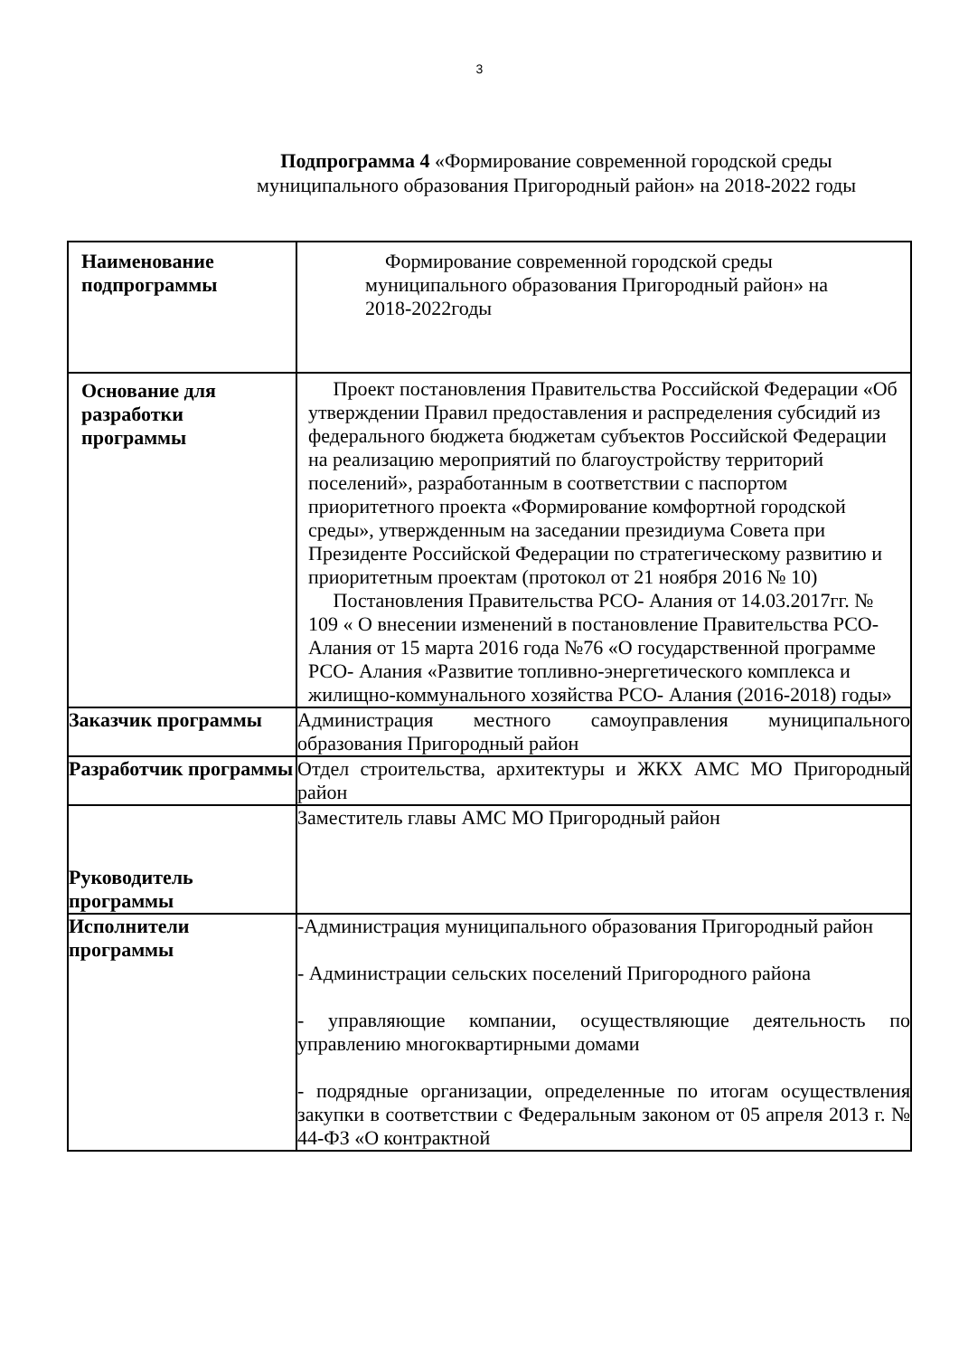3
Подпрограмма 4 «Формирование современной городской среды муниципального образования Пригородный район» на 2018-2022 годы
| Наименование подпрограммы | Формирование современной городской среды муниципального образования Пригородный район» на 2018-2022годы |
| Основание для разработки программы | Проект постановления Правительства Российской Федерации «Об утверждении Правил предоставления и распределения субсидий из федерального бюджета бюджетам субъектов Российской Федерации на реализацию мероприятий по благоустройству территорий поселений», разработанным в соответствии с паспортом приоритетного проекта «Формирование комфортной городской среды», утвержденным на заседании президиума Совета при Президенте Российской Федерации по стратегическому развитию и приоритетным проектам (протокол от 21 ноября 2016 № 10) Постановления Правительства РСО- Алания от 14.03.2017гг. № 109 « О внесении изменений в постановление Правительства РСО- Алания от 15 марта 2016 года №76 «О государственной программе РСО- Алания «Развитие топливно-энергетического комплекса и жилищно-коммунального хозяйства РСО- Алания (2016-2018) годы» |
| Заказчик программы | Администрация местного самоуправления муниципального образования Пригородный район |
| Разработчик программы | Отдел строительства, архитектуры и ЖКХ АМС МО Пригородный район |
| Руководитель программы | Заместитель главы АМС МО Пригородный район |
| Исполнители программы | -Администрация муниципального образования Пригородный район - Администрации сельских поселений Пригородного района - управляющие компании, осуществляющие деятельность по управлению многоквартирными домами - подрядные организации, определенные по итогам осуществления закупки в соответствии с Федеральным законом от 05 апреля 2013 г. № 44-ФЗ «О контрактной |